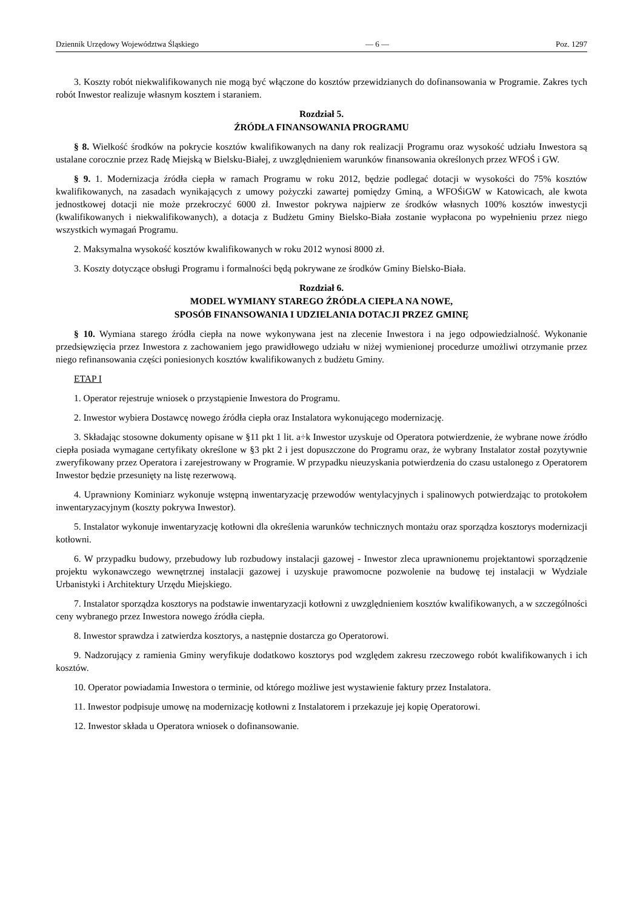Dziennik Urzędowy Województwa Śląskiego — 6 — Poz. 1297
3. Koszty robót niekwalifikowanych nie mogą być włączone do kosztów przewidzianych do dofinansowania w Programie. Zakres tych robót Inwestor realizuje własnym kosztem i staraniem.
Rozdział 5.
ŹRÓDŁA FINANSOWANIA PROGRAMU
§ 8. Wielkość środków na pokrycie kosztów kwalifikowanych na dany rok realizacji Programu oraz wysokość udziału Inwestora są ustalane corocznie przez Radę Miejską w Bielsku-Białej, z uwzględnieniem warunków finansowania określonych przez WFOŚ i GW.
§ 9. 1. Modernizacja źródła ciepła w ramach Programu w roku 2012, będzie podlegać dotacji w wysokości do 75% kosztów kwalifikowanych, na zasadach wynikających z umowy pożyczki zawartej pomiędzy Gminą, a WFOŚiGW w Katowicach, ale kwota jednostkowej dotacji nie może przekroczyć 6000 zł. Inwestor pokrywa najpierw ze środków własnych 100% kosztów inwestycji (kwalifikowanych i niekwalifikowanych), a dotacja z Budżetu Gminy Bielsko-Biała zostanie wypłacona po wypełnieniu przez niego wszystkich wymagań Programu.
2. Maksymalna wysokość kosztów kwalifikowanych w roku 2012 wynosi 8000 zł.
3. Koszty dotyczące obsługi Programu i formalności będą pokrywane ze środków Gminy Bielsko-Biała.
Rozdział 6.
MODEL WYMIANY STAREGO ŹRÓDŁA CIEPŁA NA NOWE,
SPOSÓB FINANSOWANIA I UDZIELANIA DOTACJI PRZEZ GMINĘ
§ 10. Wymiana starego źródła ciepła na nowe wykonywana jest na zlecenie Inwestora i na jego odpowiedzialność. Wykonanie przedsięwzięcia przez Inwestora z zachowaniem jego prawidłowego udziału w niżej wymienionej procedurze umożliwi otrzymanie przez niego refinansowania części poniesionych kosztów kwalifikowanych z budżetu Gminy.
ETAP I
1. Operator rejestruje wniosek o przystąpienie Inwestora do Programu.
2. Inwestor wybiera Dostawcę nowego źródła ciepła oraz Instalatora wykonującego modernizację.
3. Składając stosowne dokumenty opisane w §11 pkt 1 lit. a÷k Inwestor uzyskuje od Operatora potwierdzenie, że wybrane nowe źródło ciepła posiada wymagane certyfikaty określone w §3 pkt 2 i jest dopuszczone do Programu oraz, że wybrany Instalator został pozytywnie zweryfikowany przez Operatora i zarejestrowany w Programie. W przypadku nieuzyskania potwierdzenia do czasu ustalonego z Operatorem Inwestor będzie przesunięty na listę rezerwową.
4. Uprawniony Kominiarz wykonuje wstępną inwentaryzację przewodów wentylacyjnych i spalinowych potwierdzając to protokołem inwentaryzacyjnym (koszty pokrywa Inwestor).
5. Instalator wykonuje inwentaryzację kotłowni dla określenia warunków technicznych montażu oraz sporządza kosztorys modernizacji kotłowni.
6. W przypadku budowy, przebudowy lub rozbudowy instalacji gazowej - Inwestor zleca uprawnionemu projektantowi sporządzenie projektu wykonawczego wewnętrznej instalacji gazowej i uzyskuje prawomocne pozwolenie na budowę tej instalacji w Wydziale Urbanistyki i Architektury Urzędu Miejskiego.
7. Instalator sporządza kosztorys na podstawie inwentaryzacji kotłowni z uwzględnieniem kosztów kwalifikowanych, a w szczególności ceny wybranego przez Inwestora nowego źródła ciepła.
8. Inwestor sprawdza i zatwierdza kosztorys, a następnie dostarcza go Operatorowi.
9. Nadzorujący z ramienia Gminy weryfikuje dodatkowo kosztorys pod względem zakresu rzeczowego robót kwalifikowanych i ich kosztów.
10. Operator powiadamia Inwestora o terminie, od którego możliwe jest wystawienie faktury przez Instalatora.
11. Inwestor podpisuje umowę na modernizację kotłowni z Instalatorem i przekazuje jej kopię Operatorowi.
12. Inwestor składa u Operatora wniosek o dofinansowanie.